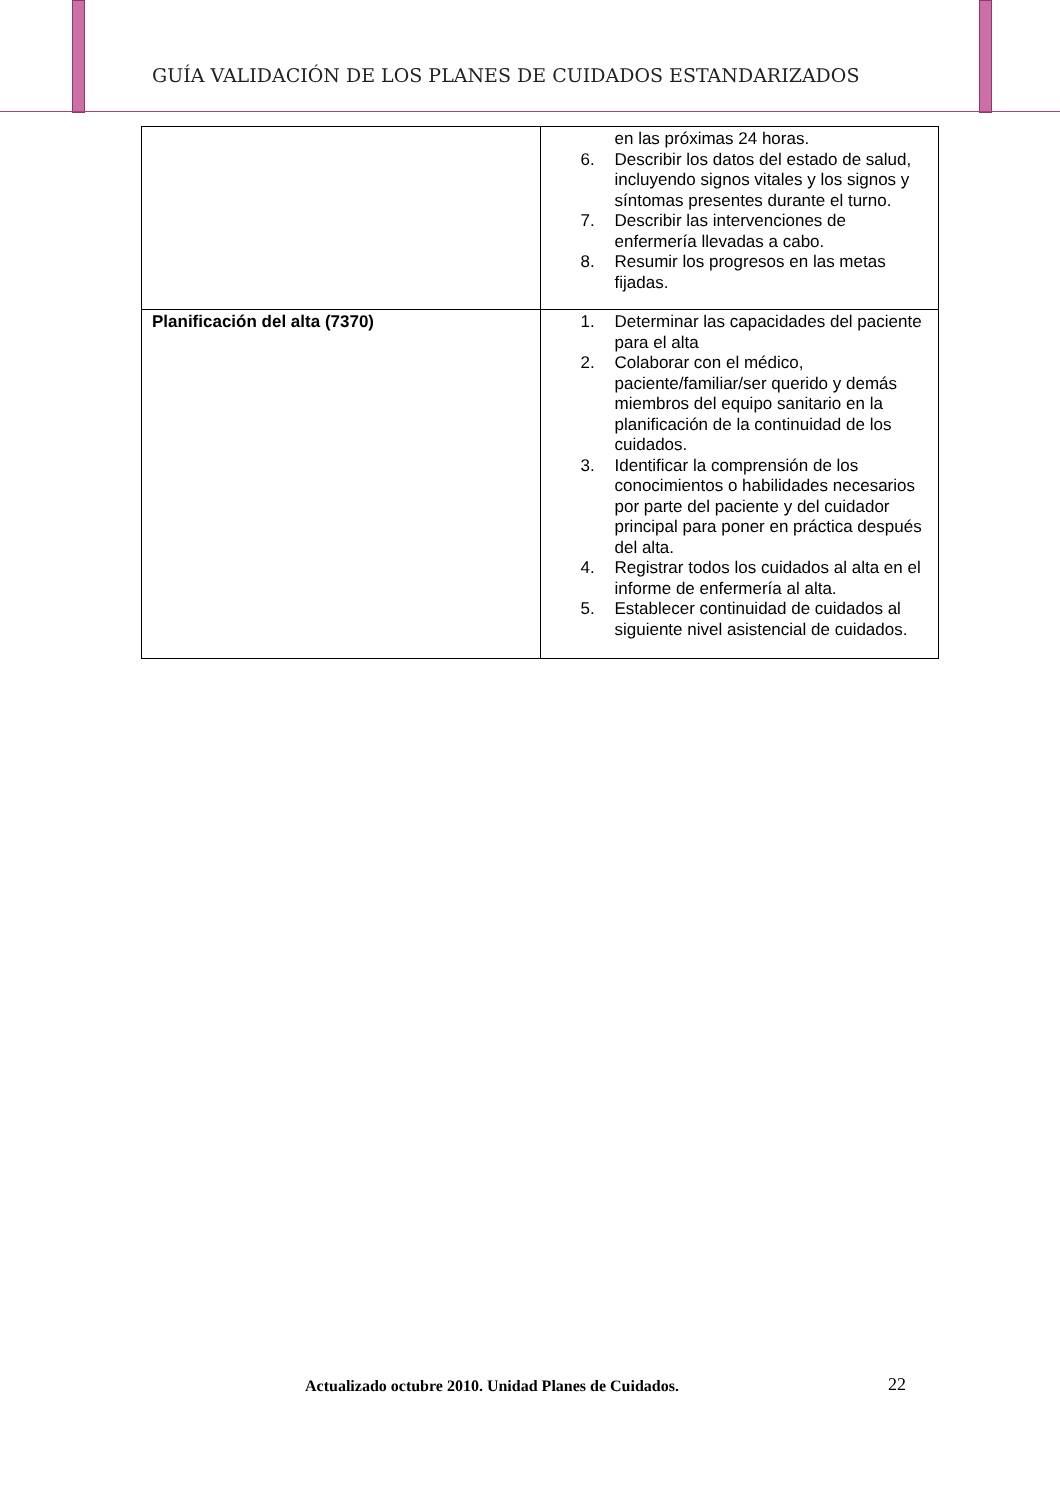GUÍA VALIDACIÓN DE LOS PLANES DE CUIDADOS ESTANDARIZADOS
| | en las próximas 24 horas. 6. Describir los datos del estado de salud, incluyendo signos vitales y los signos y síntomas presentes durante el turno. 7. Describir las intervenciones de enfermería llevadas a cabo. 8. Resumir los progresos en las metas fijadas. |
| Planificación del alta (7370) | 1. Determinar las capacidades del paciente para el alta 2. Colaborar con el médico, paciente/familiar/ser querido y demás miembros del equipo sanitario en la planificación de la continuidad de los cuidados. 3. Identificar la comprensión de los conocimientos o habilidades necesarios por parte del paciente y del cuidador principal para poner en práctica después del alta. 4. Registrar todos los cuidados al alta en el informe de enfermería al alta. 5. Establecer continuidad de cuidados al siguiente nivel asistencial de cuidados. |
Actualizado octubre 2010. Unidad Planes de Cuidados.
22